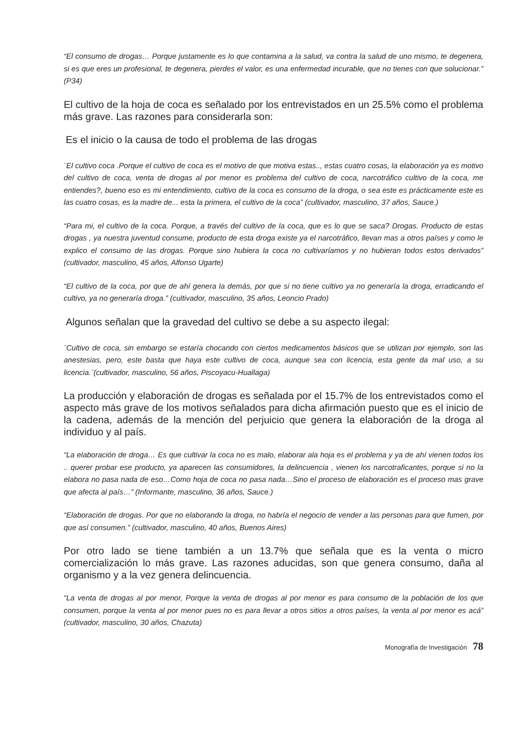“El consumo de drogas… Porque justamente es lo que contamina a la salud, va contra la salud de uno mismo, te degenera, si es que eres un profesional, te degenera, pierdes el valor, es una enfermedad incurable, que no tienes con que solucionar.” (P34)
El cultivo de la hoja de coca es señalado por los entrevistados en un 25.5% como el problema más grave. Las razones para considerarla son:
Es el inicio o la causa de todo el problema de las drogas
¨El cultivo coca .Porque el cultivo de coca es el motivo de que motiva estas.., estas cuatro cosas, la elaboración ya es motivo del cultivo de coca, venta de drogas al por menor es problema del cultivo de coca, narcotráfico cultivo de la coca, me entiendes?, bueno eso es mi entendimiento, cultivo de la coca es consumo de la droga, o sea este es prácticamente este es las cuatro cosas, es la madre de... esta la primera, el cultivo de la coca” (cultivador, masculino, 37 años, Sauce.)
“Para mi, el cultivo de la coca. Porque, a través del cultivo de la coca, que es lo que se saca? Drogas. Producto de estas drogas , ya nuestra juventud consume, producto de esta droga existe ya el narcotráfico, llevan mas a otros países y como le explico el consumo de las drogas. Porque sino hubiera la coca no cultivaríamos y no hubieran todos estos derivados” (cultivador, masculino, 45 años, Alfonso Ugarte)
“El cultivo de la coca, por que de ahí genera la demás, por que si no tiene cultivo ya no generaría la droga, erradicando el cultivo, ya no generaría droga.” (cultivador, masculino, 35 años, Leoncio Prado)
Algunos señalan que la gravedad del cultivo se debe a su aspecto ilegal:
¨Cultivo de coca, sin embargo se estaría chocando con ciertos medicamentos básicos que se utilizan por ejemplo, son las anestesias, pero, este basta que haya este cultivo de coca, aunque sea con licencia, esta gente da mal uso, a su licencia.¨(cultivador, masculino, 56 años, Piscoyacu-Huallaga)
La producción y elaboración de drogas es señalada por el 15.7% de los entrevistados como el aspecto más grave de los motivos señalados para dicha afirmación puesto que es el inicio de la cadena, además de la mención del perjuicio que genera la elaboración de la droga al individuo y al país.
“La elaboración de droga… Es que cultivar la coca no es malo, elaborar ala hoja es el problema y ya de ahí vienen todos los .. querer probar ese producto, ya aparecen las consumidores, la delincuencia , vienen los narcotraficantes, porque si no la elabora no pasa nada de eso…Como hoja de coca no pasa nada…Sino el proceso de elaboración es el proceso mas grave que afecta al país…” (Informante, masculino, 36 años, Sauce.)
“Elaboración de drogas. Por que no elaborando la droga, no habría el negocio de vender a las personas para que fumen, por que así consumen.” (cultivador, masculino, 40 años, Buenos Aires)
Por otro lado se tiene también a un 13.7% que señala que es la venta o micro comercialización lo más grave. Las razones aducidas, son que genera consumo, daña al organismo y a la vez genera delincuencia.
“La venta de drogas al por menor, Porque la venta de drogas al por menor es para consumo de la población de los que consumen, porque la venta al por menor pues no es para llevar a otros sitios a otros países, la venta al por menor es acá” (cultivador, masculino, 30 años, Chazuta)
Monografía de Investigación 78